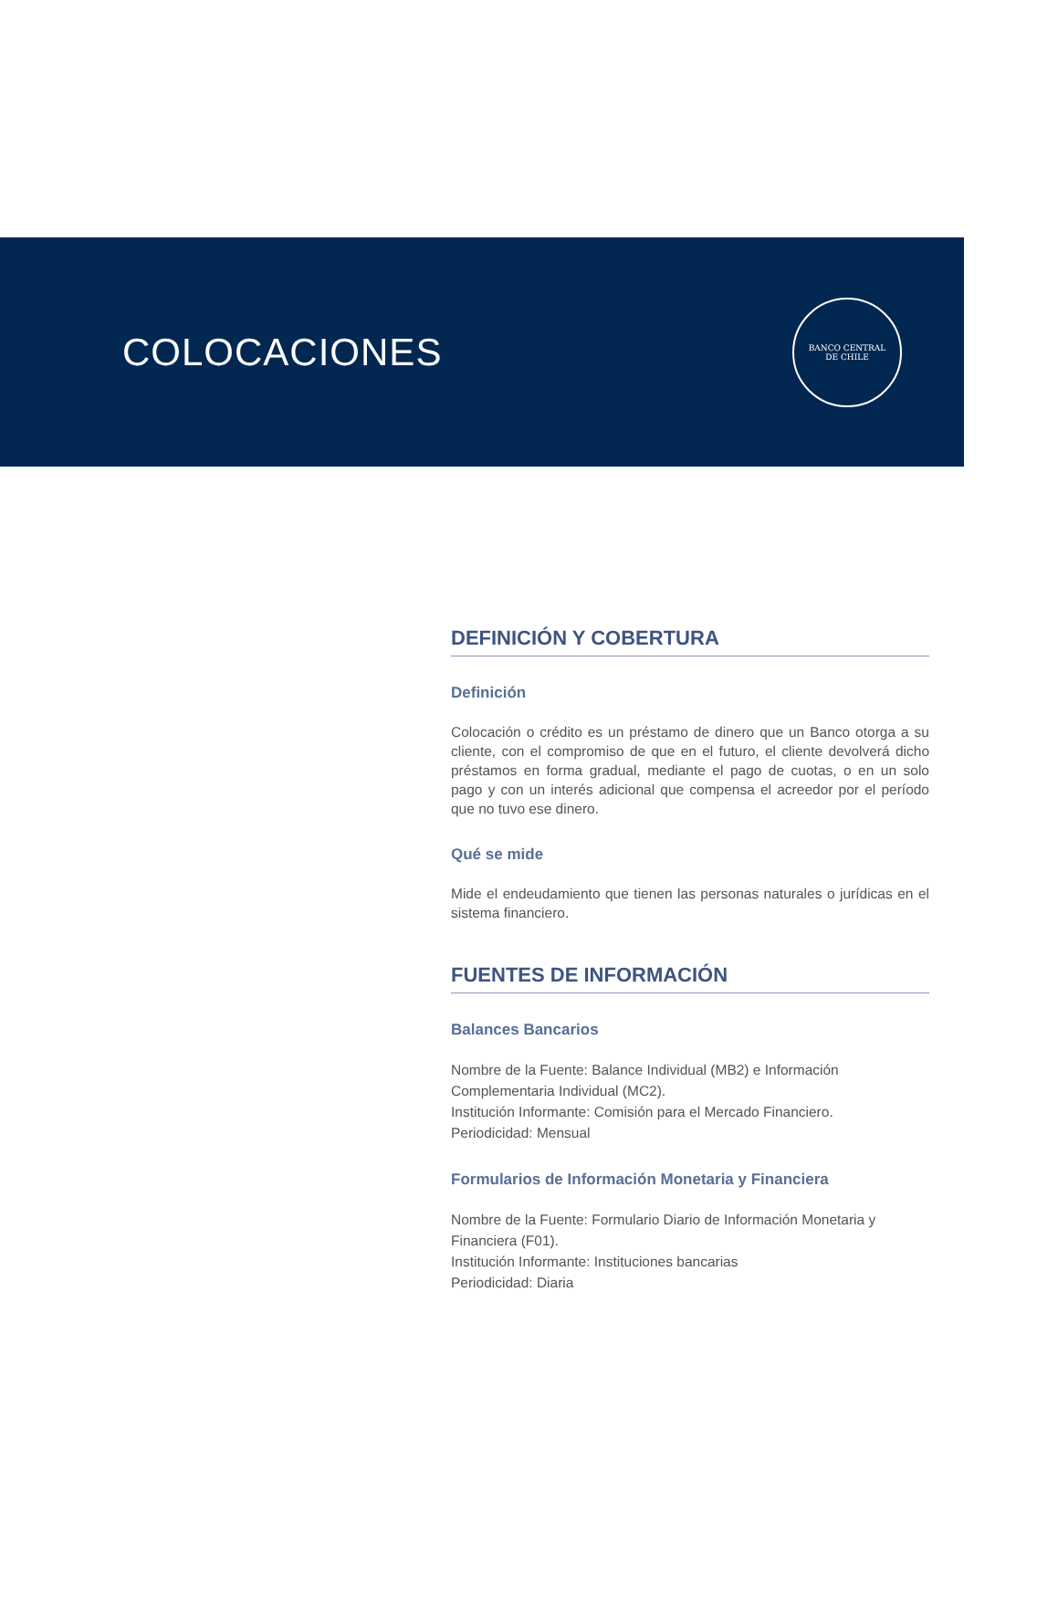COLOCACIONES
BANCO CENTRAL
DE CHILE
DEFINICIÓN Y COBERTURA
Definición
Colocación o crédito es un préstamo de dinero que un Banco otorga a su cliente, con el compromiso de que en el futuro, el cliente devolverá dicho préstamos en forma gradual, mediante el pago de cuotas, o en un solo pago y con un interés adicional que compensa el acreedor por el período que no tuvo ese dinero.
Qué se mide
Mide el endeudamiento que tienen las personas naturales o jurídicas en el sistema financiero.
FUENTES DE INFORMACIÓN
Balances Bancarios
Nombre de la Fuente: Balance Individual (MB2) e Información Complementaria Individual (MC2).
Institución Informante: Comisión para el Mercado Financiero.
Periodicidad: Mensual
Formularios de Información Monetaria y Financiera
Nombre de la Fuente: Formulario Diario de Información Monetaria y Financiera (F01).
Institución Informante: Instituciones bancarias
Periodicidad: Diaria